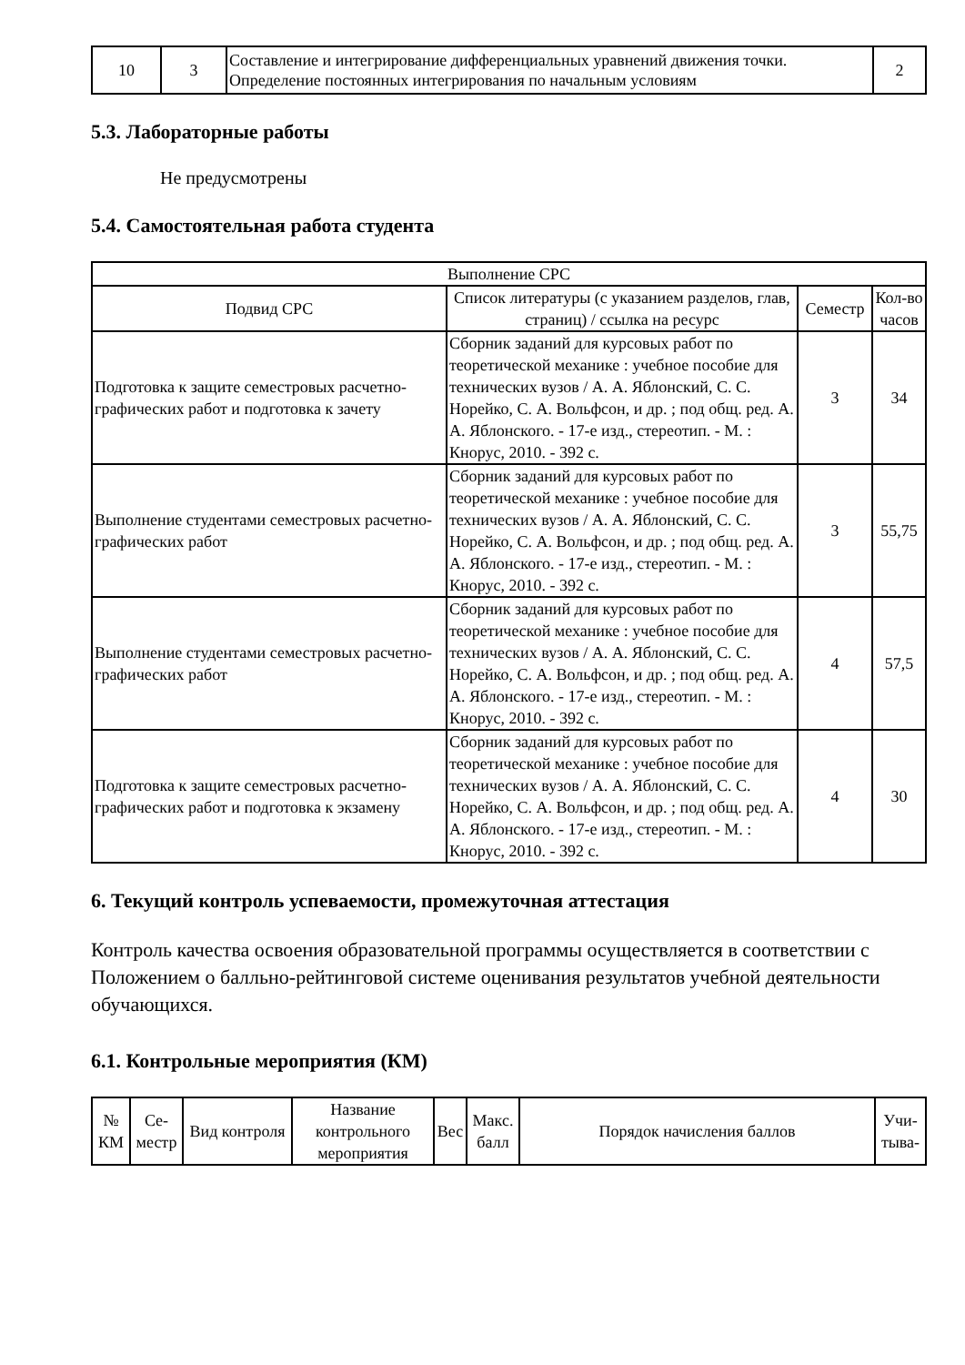| 10 | 3 | Составление и интегрирование дифференциальных уравнений движения точки. Определение постоянных интегрирования по начальным условиям | 2 |
5.3. Лабораторные работы
Не предусмотрены
5.4. Самостоятельная работа студента
| Выполнение СРС | | | |
| --- | --- | --- | --- |
| Подвид СРС | Список литературы (с указанием разделов, глав, страниц) / ссылка на ресурс | Семестр | Кол-во часов |
| Подготовка к защите семестровых расчетно-графических работ и подготовка к зачету | Сборник заданий для курсовых работ по теоретической механике : учебное пособие для технических вузов / А. А. Яблонский, С. С. Норейко, С. А. Вольфсон, и др. ; под общ. ред. А. А. Яблонского. - 17-е изд., стереотип. - М. : Кнорус, 2010. - 392 с. | 3 | 34 |
| Выполнение студентами семестровых расчетно-графических работ | Сборник заданий для курсовых работ по теоретической механике : учебное пособие для технических вузов / А. А. Яблонский, С. С. Норейко, С. А. Вольфсон, и др. ; под общ. ред. А. А. Яблонского. - 17-е изд., стереотип. - М. : Кнорус, 2010. - 392 с. | 3 | 55,75 |
| Выполнение студентами семестровых расчетно-графических работ | Сборник заданий для курсовых работ по теоретической механике : учебное пособие для технических вузов / А. А. Яблонский, С. С. Норейко, С. А. Вольфсон, и др. ; под общ. ред. А. А. Яблонского. - 17-е изд., стереотип. - М. : Кнорус, 2010. - 392 с. | 4 | 57,5 |
| Подготовка к защите семестровых расчетно-графических работ и подготовка к экзамену | Сборник заданий для курсовых работ по теоретической механике : учебное пособие для технических вузов / А. А. Яблонский, С. С. Норейко, С. А. Вольфсон, и др. ; под общ. ред. А. А. Яблонского. - 17-е изд., стереотип. - М. : Кнорус, 2010. - 392 с. | 4 | 30 |
6. Текущий контроль успеваемости, промежуточная аттестация
Контроль качества освоения образовательной программы осуществляется в соответствии с Положением о балльно-рейтинговой системе оценивания результатов учебной деятельности обучающихся.
6.1. Контрольные мероприятия (КМ)
| № КМ | Се-местр | Вид контроля | Название контрольного мероприятия | Вес | Макс. балл | Порядок начисления баллов | Учи-тыва- |
| --- | --- | --- | --- | --- | --- | --- | --- |